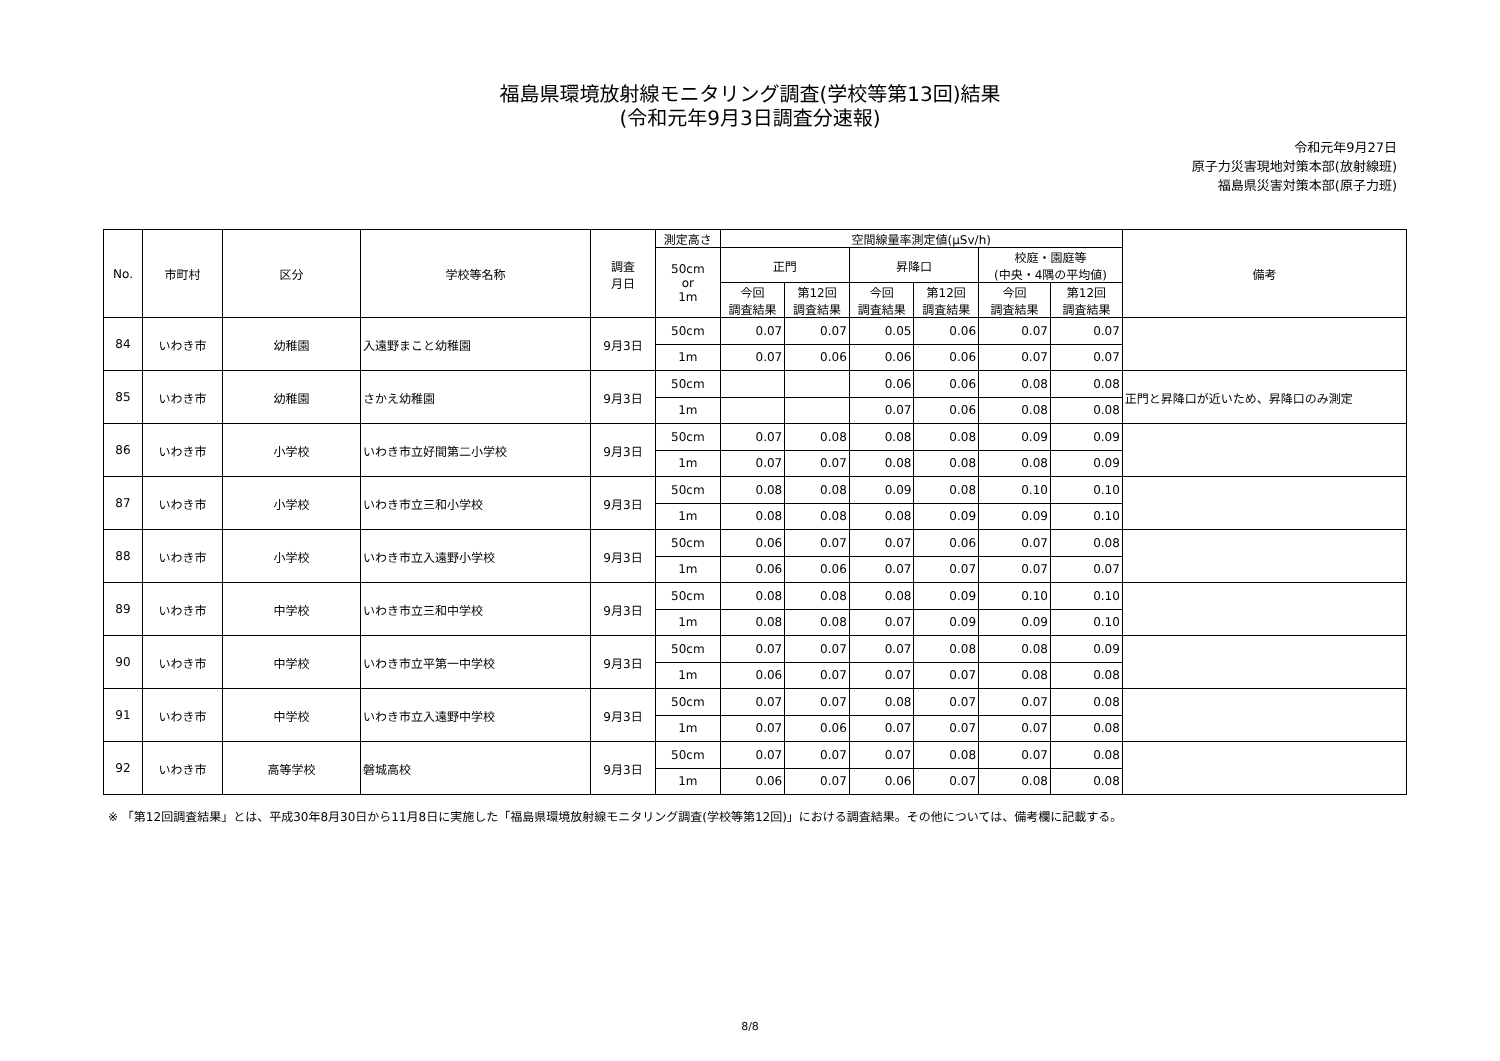福島県環境放射線モニタリング調査(学校等第13回)結果
(令和元年9月3日調査分速報)
令和元年9月27日
原子力災害現地対策本部(放射線班)
福島県災害対策本部(原子力班)
| No. | 市町村 | 区分 | 学校等名称 | 調査 月日 | 測定高さ | 空間線量率測定値(μSv/h) | | | | | | 備考 |
| --- | --- | --- | --- | --- | --- | --- | --- | --- | --- | --- | --- | --- |
| | | | | | 50cm or 1m | 正門 | | 昇降口 | | 校庭・園庭等 (中央・4隅の平均値) | | |
| | | | | | | 今回 調査結果 | 第12回 調査結果 | 今回 調査結果 | 第12回 調査結果 | 今回 調査結果 | 第12回 調査結果 | |
| 84 | いわき市 | 幼稚園 | 入遠野まこと幼稚園 | 9月3日 | 50cm | 0.07 | 0.07 | 0.05 | 0.06 | 0.07 | 0.07 | |
| | | | | | 1m | 0.07 | 0.06 | 0.06 | 0.06 | 0.07 | 0.07 | |
| 85 | いわき市 | 幼稚園 | さかえ幼稚園 | 9月3日 | 50cm | | | 0.06 | 0.06 | 0.08 | 0.08 | 正門と昇降口が近いため、昇降口のみ測定 |
| | | | | | 1m | | | 0.07 | 0.06 | 0.08 | 0.08 | |
| 86 | いわき市 | 小学校 | いわき市立好間第二小学校 | 9月3日 | 50cm | 0.07 | 0.08 | 0.08 | 0.08 | 0.09 | 0.09 | |
| | | | | | 1m | 0.07 | 0.07 | 0.08 | 0.08 | 0.08 | 0.09 | |
| 87 | いわき市 | 小学校 | いわき市立三和小学校 | 9月3日 | 50cm | 0.08 | 0.08 | 0.09 | 0.08 | 0.10 | 0.10 | |
| | | | | | 1m | 0.08 | 0.08 | 0.08 | 0.09 | 0.09 | 0.10 | |
| 88 | いわき市 | 小学校 | いわき市立入遠野小学校 | 9月3日 | 50cm | 0.06 | 0.07 | 0.07 | 0.06 | 0.07 | 0.08 | |
| | | | | | 1m | 0.06 | 0.06 | 0.07 | 0.07 | 0.07 | 0.07 | |
| 89 | いわき市 | 中学校 | いわき市立三和中学校 | 9月3日 | 50cm | 0.08 | 0.08 | 0.08 | 0.09 | 0.10 | 0.10 | |
| | | | | | 1m | 0.08 | 0.08 | 0.07 | 0.09 | 0.09 | 0.10 | |
| 90 | いわき市 | 中学校 | いわき市立平第一中学校 | 9月3日 | 50cm | 0.07 | 0.07 | 0.07 | 0.08 | 0.08 | 0.09 | |
| | | | | | 1m | 0.06 | 0.07 | 0.07 | 0.07 | 0.08 | 0.08 | |
| 91 | いわき市 | 中学校 | いわき市立入遠野中学校 | 9月3日 | 50cm | 0.07 | 0.07 | 0.08 | 0.07 | 0.07 | 0.08 | |
| | | | | | 1m | 0.07 | 0.06 | 0.07 | 0.07 | 0.07 | 0.08 | |
| 92 | いわき市 | 高等学校 | 磐城高校 | 9月3日 | 50cm | 0.07 | 0.07 | 0.07 | 0.08 | 0.07 | 0.08 | |
| | | | | | 1m | 0.06 | 0.07 | 0.06 | 0.07 | 0.08 | 0.08 | |
※ 「第12回調査結果」とは、平成30年8月30日から11月8日に実施した「福島県環境放射線モニタリング調査(学校等第12回)」における調査結果。その他については、備考欄に記載する。
8/8